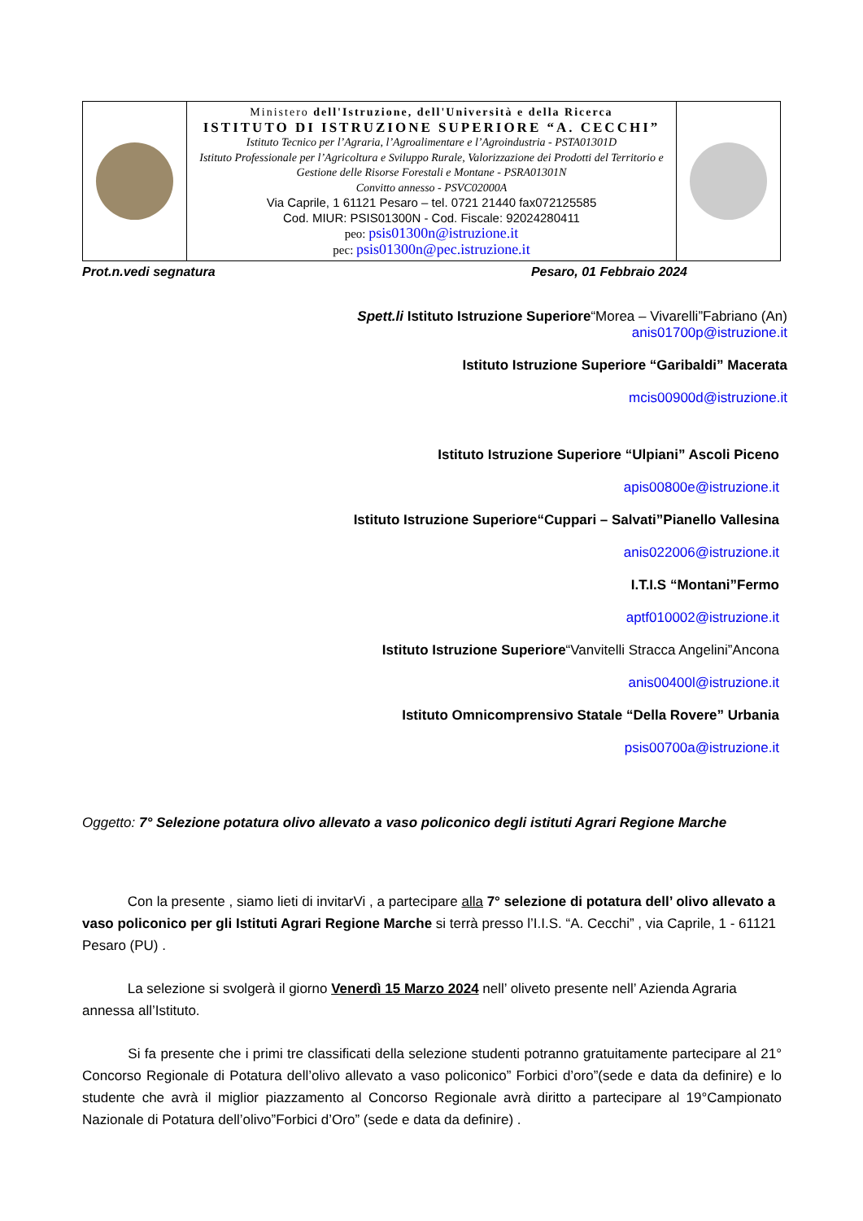| | Ministero dell'Istruzione, dell'Università e della Ricerca ISTITUTO DI ISTRUZIONE SUPERIORE “A. CECCHI” Istituto Tecnico per l’Agraria, l’Agroalimentare e l’Agroindustria - PSTA01301D Istituto Professionale per l’Agricoltura e Sviluppo Rurale, Valorizzazione dei Prodotti del Territorio e Gestione delle Risorse Forestali e Montane - PSRA01301N Convitto annesso - PSVC02000A Via Caprile, 1 61121 Pesaro – tel. 0721 21440 fax072125585 Cod. MIUR: PSIS01300N - Cod. Fiscale: 92024280411 peo: psis01300n@istruzione.it pec: psis01300n@pec.istruzione.it | |
Prot.n.vedi segnatura Pesaro, 01 Febbraio 2024
Spett.li Istituto Istruzione Superiore“Morea – Vivarelli”Fabriano (An)
anis01700p@istruzione.it
Istituto Istruzione Superiore “Garibaldi” Macerata
mcis00900d@istruzione.it
Istituto Istruzione Superiore “Ulpiani” Ascoli Piceno
apis00800e@istruzione.it
Istituto Istruzione Superiore“Cuppari – Salvati”Pianello Vallesina
anis022006@istruzione.it
I.T.I.S “Montani”Fermo
aptf010002@istruzione.it
Istituto Istruzione Superiore“Vanvitelli Stracca Angelini”Ancona
anis00400l@istruzione.it
Istituto Omnicomprensivo Statale “Della Rovere” Urbania
psis00700a@istruzione.it
Oggetto: 7° Selezione potatura olivo allevato a vaso policonico degli istituti Agrari Regione Marche
    Con la presente , siamo lieti di invitarVi , a partecipare alla 7° selezione di potatura dell’ olivo allevato a vaso policonico per gli Istituti Agrari Regione Marche si terrà presso l’I.I.S. “A. Cecchi” , via Caprile, 1 - 61121 Pesaro (PU) .
    La selezione si svolgerà il giorno Venerdì 15 Marzo 2024 nell’ oliveto presente nell’ Azienda Agraria annessa all’Istituto.
    Si fa presente che i primi tre classificati della selezione studenti potranno gratuitamente partecipare al 21° Concorso Regionale di Potatura dell’olivo allevato a vaso policonico” Forbici d’oro”(sede e data da definire) e lo studente che avrà il miglior piazzamento al Concorso Regionale avrà diritto a partecipare al 19°Campionato Nazionale di Potatura dell’olivo”Forbici d’Oro” (sede e data da definire) .